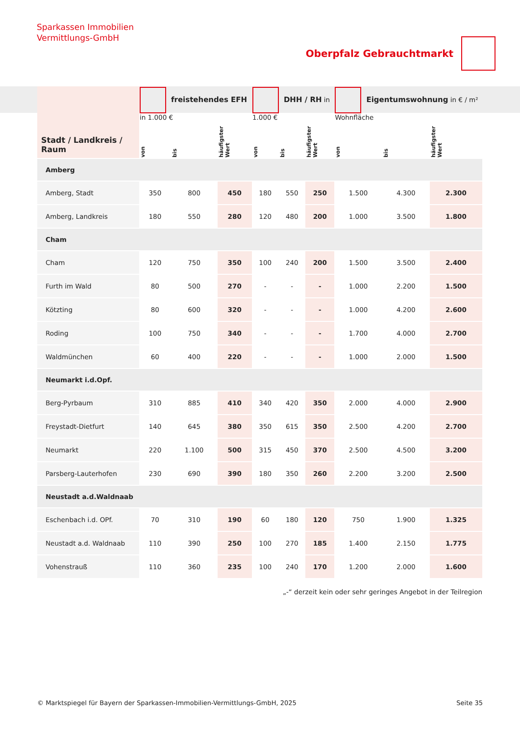Sparkassen Immobilien
Vermittlungs-GmbH
Oberpfalz Gebrauchtmarkt
| Stadt / Landkreis / Raum | freistehendes EFH in 1.000 € | | | DHH / RH in 1.000 € | | | Eigentumswohnung in € / m² Wohnfläche | | |
| | von | bis | häufigster Wert | von | bis | häufigster Wert | von | bis | häufigster Wert |
| Amberg | | | | | | | | | |
| Amberg, Stadt | 350 | 800 | 450 | 180 | 550 | 250 | 1.500 | 4.300 | 2.300 |
| Amberg, Landkreis | 180 | 550 | 280 | 120 | 480 | 200 | 1.000 | 3.500 | 1.800 |
| Cham | | | | | | | | | |
| Cham | 120 | 750 | 350 | 100 | 240 | 200 | 1.500 | 3.500 | 2.400 |
| Furth im Wald | 80 | 500 | 270 | - | - | - | 1.000 | 2.200 | 1.500 |
| Kötzting | 80 | 600 | 320 | - | - | - | 1.000 | 4.200 | 2.600 |
| Roding | 100 | 750 | 340 | - | - | - | 1.700 | 4.000 | 2.700 |
| Waldmünchen | 60 | 400 | 220 | - | - | - | 1.000 | 2.000 | 1.500 |
| Neumarkt i.d.Opf. | | | | | | | | | |
| Berg-Pyrbaum | 310 | 885 | 410 | 340 | 420 | 350 | 2.000 | 4.000 | 2.900 |
| Freystadt-Dietfurt | 140 | 645 | 380 | 350 | 615 | 350 | 2.500 | 4.200 | 2.700 |
| Neumarkt | 220 | 1.100 | 500 | 315 | 450 | 370 | 2.500 | 4.500 | 3.200 |
| Parsberg-Lauterhofen | 230 | 690 | 390 | 180 | 350 | 260 | 2.200 | 3.200 | 2.500 |
| Neustadt a.d.Waldnaab | | | | | | | | | |
| Eschenbach i.d. OPf. | 70 | 310 | 190 | 60 | 180 | 120 | 750 | 1.900 | 1.325 |
| Neustadt a.d. Waldnaab | 110 | 390 | 250 | 100 | 270 | 185 | 1.400 | 2.150 | 1.775 |
| Vohenstrauß | 110 | 360 | 235 | 100 | 240 | 170 | 1.200 | 2.000 | 1.600 |
„-“ derzeit kein oder sehr geringes Angebot in der Teilregion
© Marktspiegel für Bayern der Sparkassen-Immobilien-Vermittlungs-GmbH, 2025 Seite 35